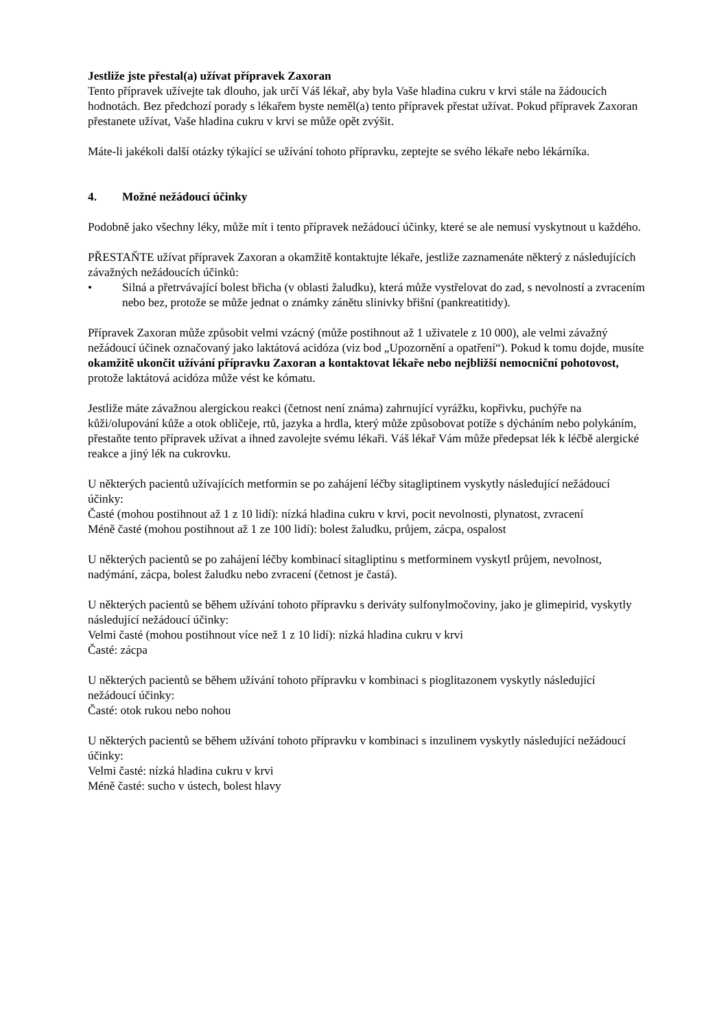Jestliže jste přestal(a) užívat přípravek Zaxoran
Tento přípravek užívejte tak dlouho, jak určí Váš lékař, aby byla Vaše hladina cukru v krvi stále na žádoucích hodnotách. Bez předchozí porady s lékařem byste neměl(a) tento přípravek přestat užívat. Pokud přípravek Zaxoran přestanete užívat, Vaše hladina cukru v krvi se může opět zvýšit.
Máte-li jakékoli další otázky týkající se užívání tohoto přípravku, zeptejte se svého lékaře nebo lékárníka.
4. Možné nežádoucí účinky
Podobně jako všechny léky, může mít i tento přípravek nežádoucí účinky, které se ale nemusí vyskytnout u každého.
PŘESTAŇTE užívat přípravek Zaxoran a okamžitě kontaktujte lékaře, jestliže zaznamenáte některý z následujících závažných nežádoucích účinků:
• Silná a přetrvávající bolest břicha (v oblasti žaludku), která může vystřelovat do zad, s nevolností a zvracením nebo bez, protože se může jednat o známky zánětu slinivky břišní (pankreatitidy).
Přípravek Zaxoran může způsobit velmi vzácný (může postihnout až 1 uživatele z 10 000), ale velmi závažný nežádoucí účinek označovaný jako laktátová acidóza (viz bod „Upozornění a opatření“). Pokud k tomu dojde, musíte okamžitě ukončit užívání přípravku Zaxoran a kontaktovat lékaře nebo nejbližší nemocniční pohotovost, protože laktátová acidóza může vést ke kómatu.
Jestliže máte závažnou alergickou reakci (četnost není známa) zahrnující vyrážku, kopřivku, puchýře na kůži/olupování kůže a otok obličeje, rtů, jazyka a hrdla, který může způsobovat potíže s dýcháním nebo polykáním, přestaňte tento přípravek užívat a ihned zavolejte svému lékaři. Váš lékař Vám může předepsat lék k léčbě alergické reakce a jiný lék na cukrovku.
U některých pacientů užívajících metformin se po zahájení léčby sitagliptinem vyskytly následující nežádoucí účinky:
Časté (mohou postihnout až 1 z 10 lidí): nízká hladina cukru v krvi, pocit nevolnosti, plynatost, zvracení
Méně časté (mohou postihnout až 1 ze 100 lidí): bolest žaludku, průjem, zácpa, ospalost
U některých pacientů se po zahájení léčby kombinací sitagliptinu s metforminem vyskytl průjem, nevolnost, nadýmání, zácpa, bolest žaludku nebo zvracení (četnost je častá).
U některých pacientů se během užívání tohoto přípravku s deriváty sulfonylmočoviny, jako je glimepirid, vyskytly následující nežádoucí účinky:
Velmi časté (mohou postihnout více než 1 z 10 lidí): nízká hladina cukru v krvi
Časté: zácpa
U některých pacientů se během užívání tohoto přípravku v kombinaci s pioglitazonem vyskytly následující nežádoucí účinky:
Časté: otok rukou nebo nohou
U některých pacientů se během užívání tohoto přípravku v kombinaci s inzulinem vyskytly následující nežádoucí účinky:
Velmi časté: nízká hladina cukru v krvi
Méně časté: sucho v ústech, bolest hlavy